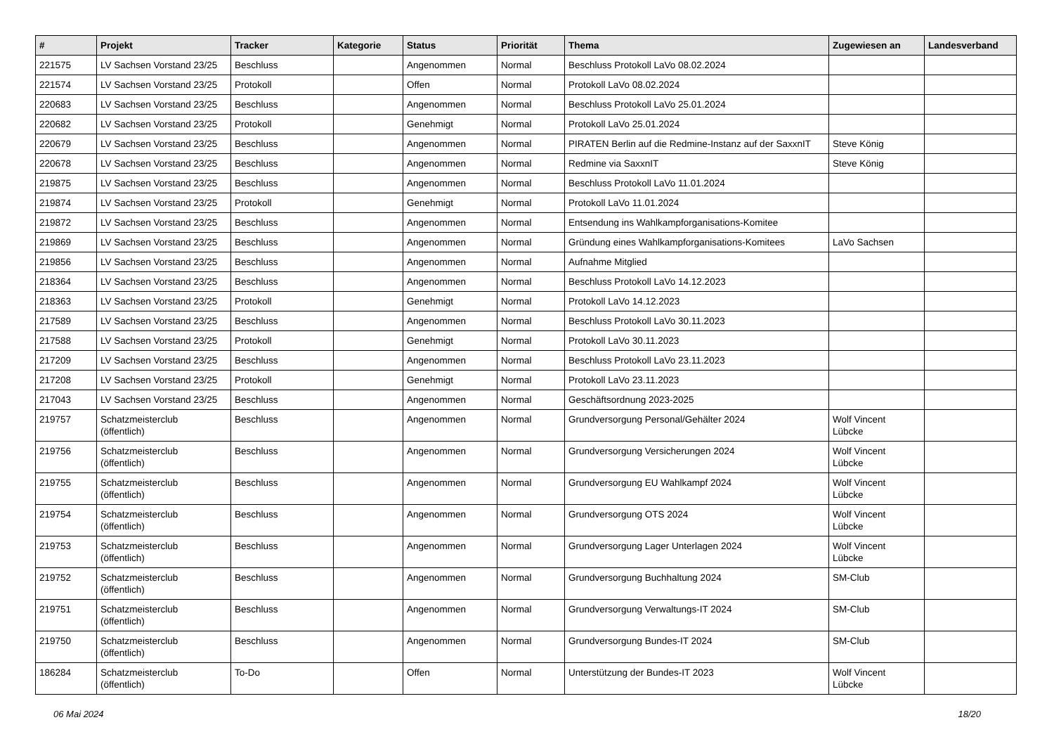| # | Projekt | Tracker | Kategorie | Status | Priorität | Thema | Zugewiesen an | Landesverband |
| --- | --- | --- | --- | --- | --- | --- | --- | --- |
| 221575 | LV Sachsen Vorstand 23/25 | Beschluss | | Angenommen | Normal | Beschluss Protokoll LaVo 08.02.2024 | | |
| 221574 | LV Sachsen Vorstand 23/25 | Protokoll | | Offen | Normal | Protokoll LaVo 08.02.2024 | | |
| 220683 | LV Sachsen Vorstand 23/25 | Beschluss | | Angenommen | Normal | Beschluss Protokoll LaVo 25.01.2024 | | |
| 220682 | LV Sachsen Vorstand 23/25 | Protokoll | | Genehmigt | Normal | Protokoll LaVo 25.01.2024 | | |
| 220679 | LV Sachsen Vorstand 23/25 | Beschluss | | Angenommen | Normal | PIRATEN Berlin auf die Redmine-Instanz auf der SaxxnIT | Steve König | |
| 220678 | LV Sachsen Vorstand 23/25 | Beschluss | | Angenommen | Normal | Redmine via SaxxnIT | Steve König | |
| 219875 | LV Sachsen Vorstand 23/25 | Beschluss | | Angenommen | Normal | Beschluss Protokoll LaVo 11.01.2024 | | |
| 219874 | LV Sachsen Vorstand 23/25 | Protokoll | | Genehmigt | Normal | Protokoll LaVo 11.01.2024 | | |
| 219872 | LV Sachsen Vorstand 23/25 | Beschluss | | Angenommen | Normal | Entsendung ins Wahlkampforganisations-Komitee | | |
| 219869 | LV Sachsen Vorstand 23/25 | Beschluss | | Angenommen | Normal | Gründung eines Wahlkampforganisations-Komitees | LaVo Sachsen | |
| 219856 | LV Sachsen Vorstand 23/25 | Beschluss | | Angenommen | Normal | Aufnahme Mitglied | | |
| 218364 | LV Sachsen Vorstand 23/25 | Beschluss | | Angenommen | Normal | Beschluss Protokoll LaVo 14.12.2023 | | |
| 218363 | LV Sachsen Vorstand 23/25 | Protokoll | | Genehmigt | Normal | Protokoll LaVo 14.12.2023 | | |
| 217589 | LV Sachsen Vorstand 23/25 | Beschluss | | Angenommen | Normal | Beschluss Protokoll LaVo 30.11.2023 | | |
| 217588 | LV Sachsen Vorstand 23/25 | Protokoll | | Genehmigt | Normal | Protokoll LaVo 30.11.2023 | | |
| 217209 | LV Sachsen Vorstand 23/25 | Beschluss | | Angenommen | Normal | Beschluss Protokoll LaVo 23.11.2023 | | |
| 217208 | LV Sachsen Vorstand 23/25 | Protokoll | | Genehmigt | Normal | Protokoll LaVo 23.11.2023 | | |
| 217043 | LV Sachsen Vorstand 23/25 | Beschluss | | Angenommen | Normal | Geschäftsordnung 2023-2025 | | |
| 219757 | Schatzmeisterclub (öffentlich) | Beschluss | | Angenommen | Normal | Grundversorgung Personal/Gehälter 2024 | Wolf Vincent Lübcke | |
| 219756 | Schatzmeisterclub (öffentlich) | Beschluss | | Angenommen | Normal | Grundversorgung Versicherungen 2024 | Wolf Vincent Lübcke | |
| 219755 | Schatzmeisterclub (öffentlich) | Beschluss | | Angenommen | Normal | Grundversorgung EU Wahlkampf 2024 | Wolf Vincent Lübcke | |
| 219754 | Schatzmeisterclub (öffentlich) | Beschluss | | Angenommen | Normal | Grundversorgung OTS 2024 | Wolf Vincent Lübcke | |
| 219753 | Schatzmeisterclub (öffentlich) | Beschluss | | Angenommen | Normal | Grundversorgung Lager Unterlagen 2024 | Wolf Vincent Lübcke | |
| 219752 | Schatzmeisterclub (öffentlich) | Beschluss | | Angenommen | Normal | Grundversorgung Buchhaltung 2024 | SM-Club | |
| 219751 | Schatzmeisterclub (öffentlich) | Beschluss | | Angenommen | Normal | Grundversorgung Verwaltungs-IT 2024 | SM-Club | |
| 219750 | Schatzmeisterclub (öffentlich) | Beschluss | | Angenommen | Normal | Grundversorgung Bundes-IT 2024 | SM-Club | |
| 186284 | Schatzmeisterclub (öffentlich) | To-Do | | Offen | Normal | Unterstützung der Bundes-IT 2023 | Wolf Vincent Lübcke | |
06 Mai 2024 18/20